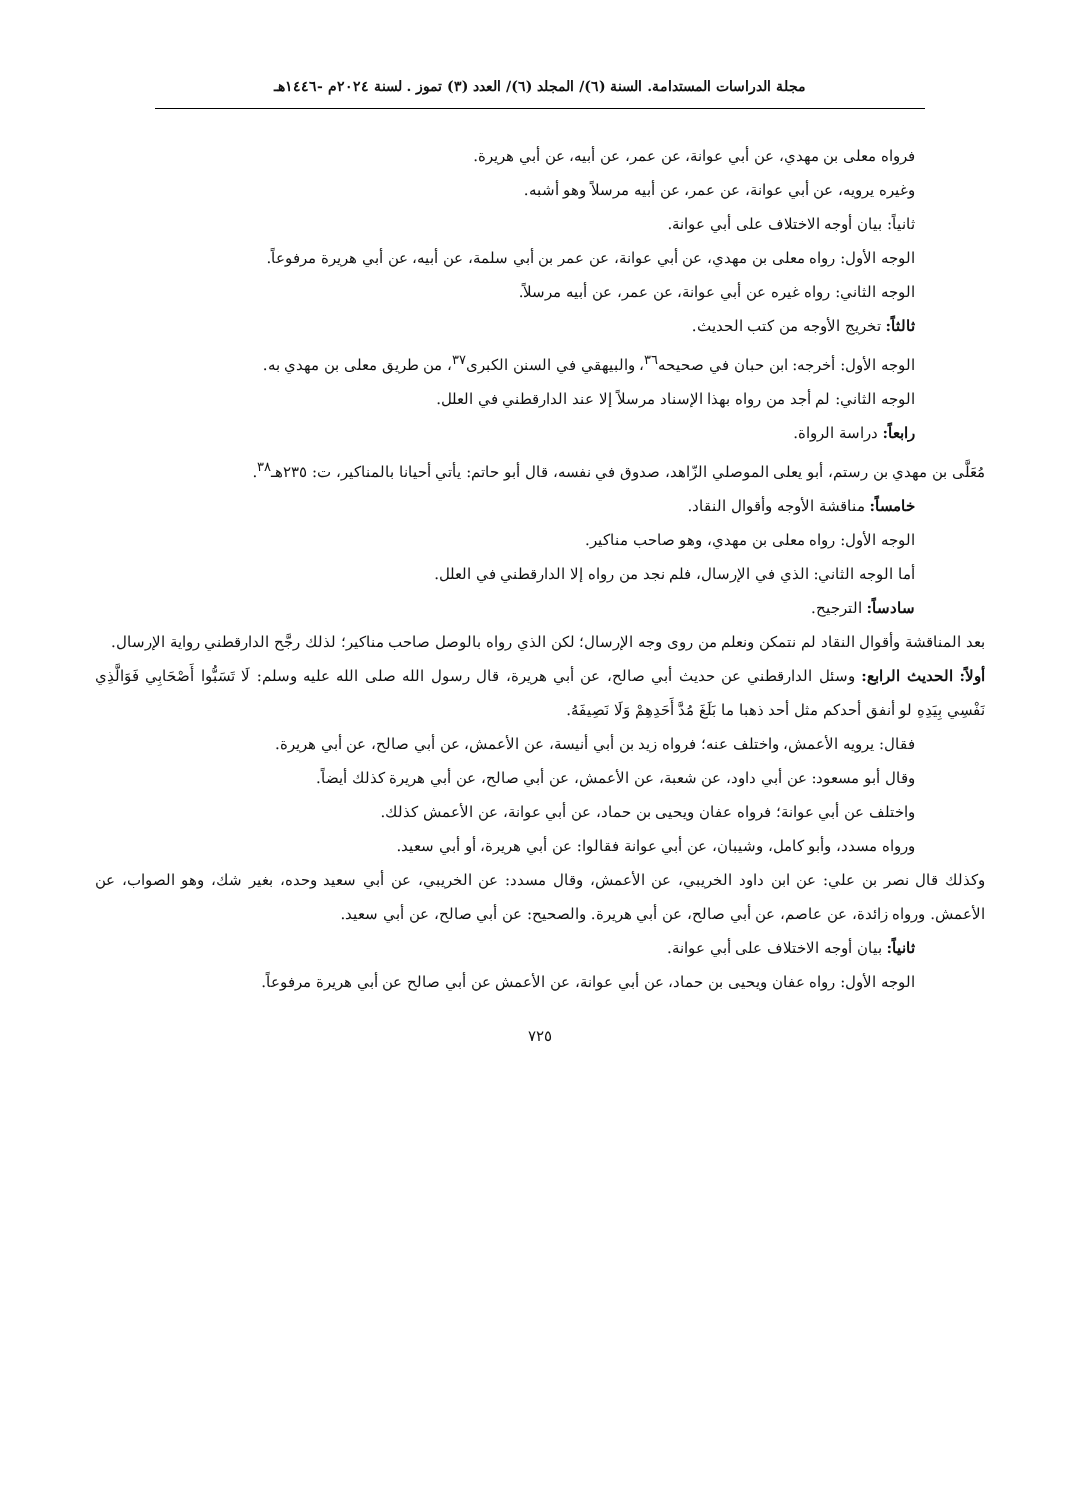مجلة الدراسات المستدامة. السنة (٦)/ المجلد (٦)/ العدد (٣) تموز . لسنة ٢٠٢٤م -١٤٤٦هـ
فرواه معلى بن مهدي، عن أبي عوانة، عن عمر، عن أبيه، عن أبي هريرة.
وغيره يرويه، عن أبي عوانة، عن عمر، عن أبيه مرسلاً وهو أشبه.
ثانياً: بيان أوجه الاختلاف على أبي عوانة.
الوجه الأول: رواه معلى بن مهدي، عن أبي عوانة، عن عمر بن أبي سلمة، عن أبيه، عن أبي هريرة مرفوعاً.
الوجه الثاني: رواه غيره عن أبي عوانة، عن عمر، عن أبيه مرسلاً.
ثالثاً: تخريج الأوجه من كتب الحديث.
الوجه الأول: أخرجه: ابن حبان في صحيحه<sup>٣٦</sup>، والبيهقي في السنن الكبرى<sup>٣٧</sup>، من طريق معلى بن مهدي به.
الوجه الثاني: لم أجد من رواه بهذا الإسناد مرسلاً إلا عند الدارقطني في العلل.
رابعاً: دراسة الرواة.
مُعَلَّى بن مهدي بن رستم، أبو يعلى الموصلي الزّاهد، صدوق في نفسه، قال أبو حاتم: يأتي أحيانا بالمناكير، ت: ٢٣٥هـ<sup>٣٨</sup>.
خامساً: مناقشة الأوجه وأقوال النقاد.
الوجه الأول: رواه معلى بن مهدي، وهو صاحب مناكير.
أما الوجه الثاني: الذي في الإرسال، فلم نجد من رواه إلا الدارقطني في العلل.
سادساً: الترجيح.
بعد المناقشة وأقوال النقاد لم نتمكن ونعلم من روى وجه الإرسال؛ لكن الذي رواه بالوصل صاحب مناكير؛ لذلك رجَّح الدارقطني رواية الإرسال.
أولاً: الحديث الرابع: وسئل الدارقطني عن حديث أبي صالح، عن أبي هريرة، قال رسول الله صلى الله عليه وسلم: لَا تَسَبُّوا أَصْحَابِي فَوَالَّذِي نَفْسِي بِيَدِهِ لو أنفق أحدكم مثل أحد ذهبا ما بَلَغَ مُدَّ أَحَدِهِمْ وَلَا نَصِيفَهُ.
فقال: يرويه الأعمش، واختلف عنه؛ فرواه زيد بن أبي أنيسة، عن الأعمش، عن أبي صالح، عن أبي هريرة.
وقال أبو مسعود: عن أبي داود، عن شعبة، عن الأعمش، عن أبي صالح، عن أبي هريرة كذلك أيضاً.
واختلف عن أبي عوانة؛ فرواه عفان ويحيى بن حماد، عن أبي عوانة، عن الأعمش كذلك.
ورواه مسدد، وأبو كامل، وشيبان، عن أبي عوانة فقالوا: عن أبي هريرة، أو أبي سعيد.
وكذلك قال نصر بن علي: عن ابن داود الخريبي، عن الأعمش، وقال مسدد: عن الخريبي، عن أبي سعيد وحده، بغير شك، وهو الصواب، عن الأعمش. ورواه زائدة، عن عاصم، عن أبي صالح، عن أبي هريرة. والصحيح: عن أبي صالح، عن أبي سعيد.
ثانياً: بيان أوجه الاختلاف على أبي عوانة.
الوجه الأول: رواه عفان ويحيى بن حماد، عن أبي عوانة، عن الأعمش عن أبي صالح عن أبي هريرة مرفوعاً.
٧٢٥